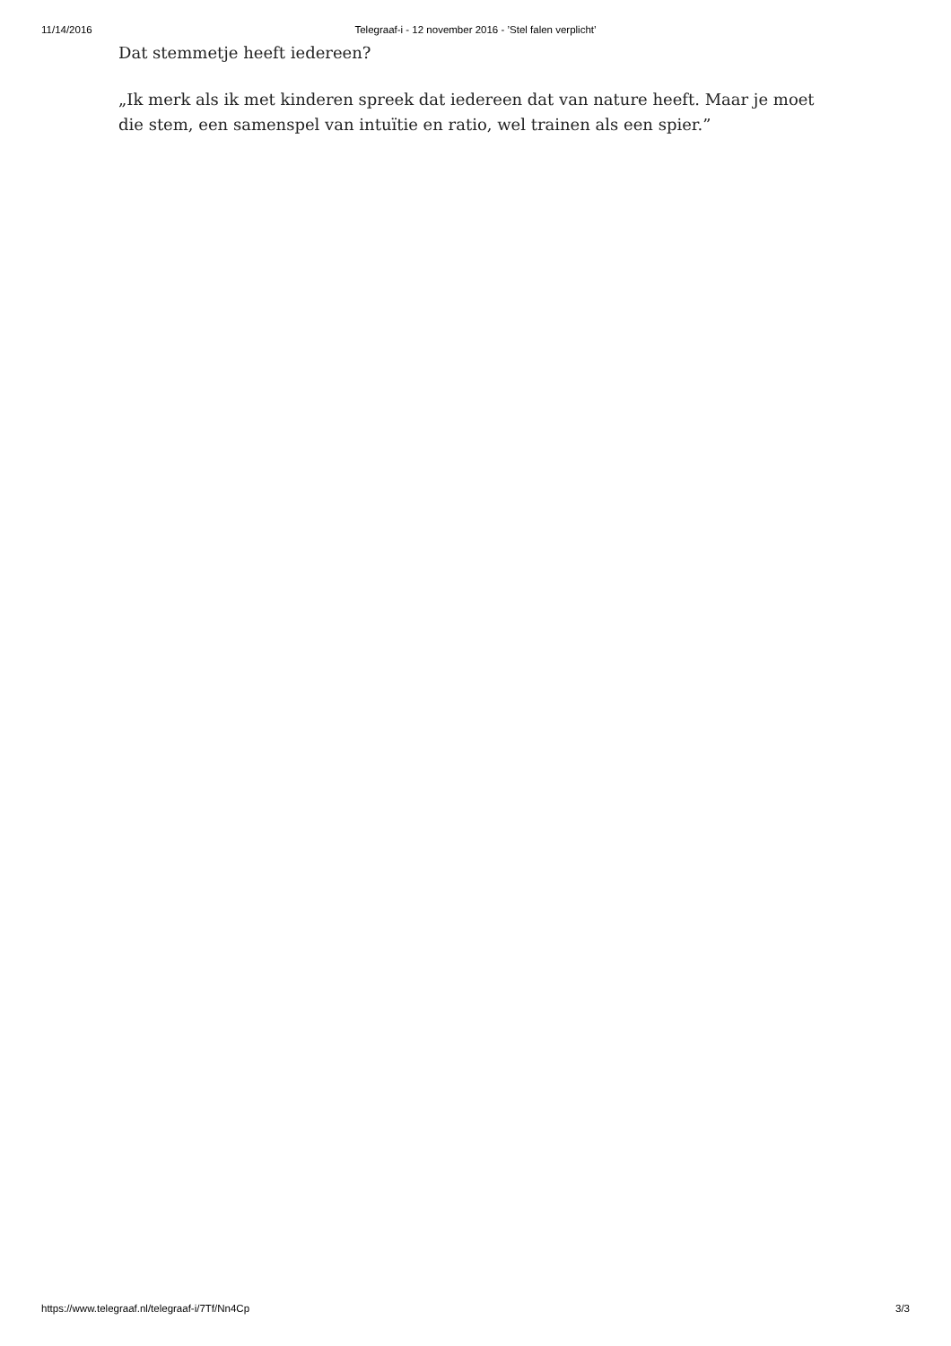11/14/2016 Telegraaf-i - 12 november 2016 - ’Stel falen verplicht’
Dat stemmetje heeft iedereen?
„Ik merk als ik met kinderen spreek dat iedereen dat van nature heeft. Maar je moet die stem, een samenspel van intuïtie en ratio, wel trainen als een spier.”
https://www.telegraaf.nl/telegraaf-i/7Tf/Nn4Cp 3/3